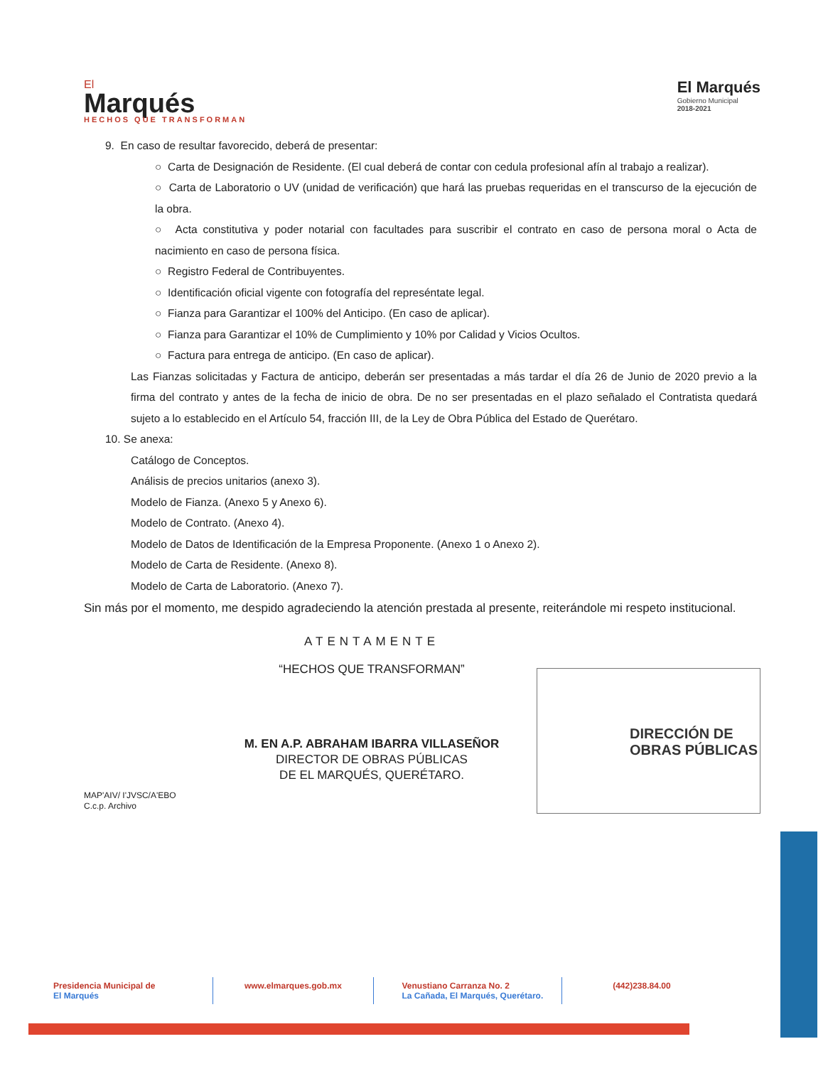El
Marqués
HECHOS QUE TRANSFORMAN
El Marqués
Gobierno Municipal
2018-2021
9. En caso de resultar favorecido, deberá de presentar:
○ Carta de Designación de Residente. (El cual deberá de contar con cedula profesional afín al trabajo a realizar).
○ Carta de Laboratorio o UV (unidad de verificación) que hará las pruebas requeridas en el transcurso de la ejecución de la obra.
○ Acta constitutiva y poder notarial con facultades para suscribir el contrato en caso de persona moral o Acta de nacimiento en caso de persona física.
○ Registro Federal de Contribuyentes.
○ Identificación oficial vigente con fotografía del represéntate legal.
○ Fianza para Garantizar el 100% del Anticipo. (En caso de aplicar).
○ Fianza para Garantizar el 10% de Cumplimiento y 10% por Calidad y Vicios Ocultos.
○ Factura para entrega de anticipo. (En caso de aplicar).
Las Fianzas solicitadas y Factura de anticipo, deberán ser presentadas a más tardar el día 26 de Junio de 2020 previo a la firma del contrato y antes de la fecha de inicio de obra. De no ser presentadas en el plazo señalado el Contratista quedará sujeto a lo establecido en el Artículo 54, fracción III, de la Ley de Obra Pública del Estado de Querétaro.
10. Se anexa:
Catálogo de Conceptos.
Análisis de precios unitarios (anexo 3).
Modelo de Fianza. (Anexo 5 y Anexo 6).
Modelo de Contrato. (Anexo 4).
Modelo de Datos de Identificación de la Empresa Proponente. (Anexo 1 o Anexo 2).
Modelo de Carta de Residente. (Anexo 8).
Modelo de Carta de Laboratorio. (Anexo 7).
Sin más por el momento, me despido agradeciendo la atención prestada al presente, reiterándole mi respeto institucional.
ATENTAMENTE
“HECHOS QUE TRANSFORMAN”
M. EN A.P. ABRAHAM IBARRA VILLASEÑOR
DIRECTOR DE OBRAS PÚBLICAS
DE EL MARQUÉS, QUERÉTARO.
MAP'AIV/ I'JVSC/A'EBO
C.c.p. Archivo
DIRECCIÓN DE
OBRAS PÚBLICAS
Presidencia Municipal de
El Marqués
www.elmarques.gob.mx Venustiano Carranza No. 2
La Cañada, El Marqués, Querétaro.
(442)238.84.00